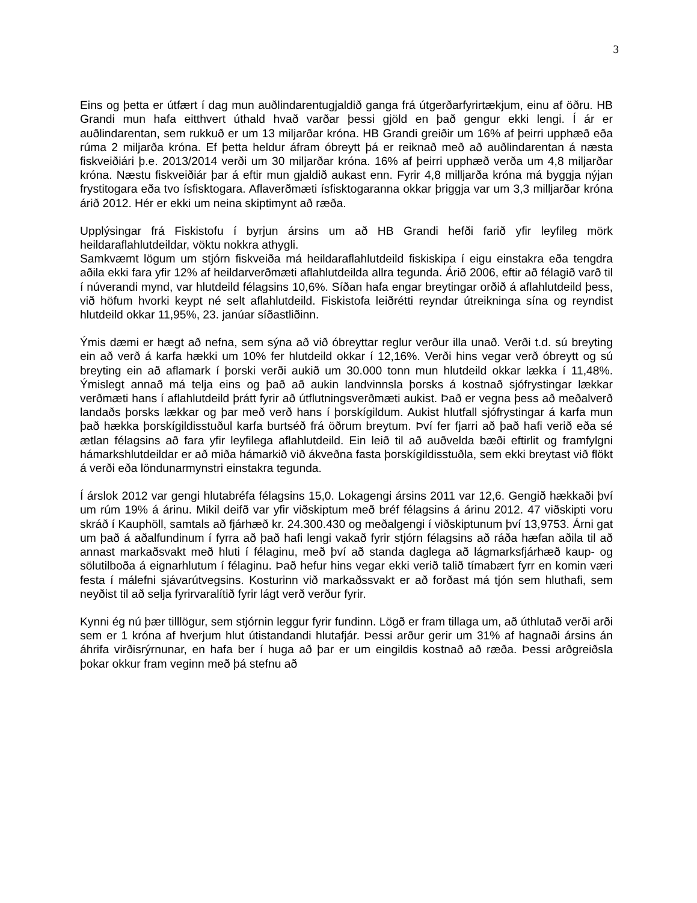3
Eins og þetta er útfært í dag mun auðlindarentugjaldið ganga frá útgerðarfyrirtækjum, einu af öðru. HB Grandi mun hafa eitthvert úthald hvað varðar þessi gjöld en það gengur ekki lengi. Í ár er auðlindarentan, sem rukkuð er um 13 miljarðar króna. HB Grandi greiðir um 16% af þeirri upphæð eða rúma 2 miljarða króna. Ef þetta heldur áfram óbreytt þá er reiknað með að auðlindarentan á næsta fiskveiðiári þ.e. 2013/2014 verði um 30 miljarðar króna. 16% af þeirri upphæð verða um 4,8 miljarðar króna. Næstu fiskveiðiár þar á eftir mun gjaldið aukast enn. Fyrir 4,8 milljarða króna má byggja nýjan frystitogara eða tvo ísfisktogara. Aflaverðmæti ísfisktogaranna okkar þriggja var um 3,3 milljarðar króna árið 2012. Hér er ekki um neina skiptimynt að ræða.
Upplýsingar frá Fiskistofu í byrjun ársins um að HB Grandi hefði farið yfir leyfileg mörk heildaraflahlutdeildar, vöktu nokkra athygli.
Samkvæmt lögum um stjórn fiskveiða má heildaraflahlutdeild fiskiskipa í eigu einstakra eða tengdra aðila ekki fara yfir 12% af heildarverðmæti aflahlutdeilda allra tegunda. Árið 2006, eftir að félagið varð til í núverandi mynd, var hlutdeild félagsins 10,6%. Síðan hafa engar breytingar orðið á aflahlutdeild þess, við höfum hvorki keypt né selt aflahlutdeild. Fiskistofa leiðrétti reyndar útreikninga sína og reyndist hlutdeild okkar 11,95%, 23. janúar síðastliðinn.
Ýmis dæmi er hægt að nefna, sem sýna að við óbreyttar reglur verður illa unað. Verði t.d. sú breyting ein að verð á karfa hækki um 10% fer hlutdeild okkar í 12,16%. Verði hins vegar verð óbreytt og sú breyting ein að aflamark í þorski verði aukið um 30.000 tonn mun hlutdeild okkar lækka í 11,48%. Ýmislegt annað má telja eins og það að aukin landvinnsla þorsks á kostnað sjófrystingar lækkar verðmæti hans í aflahlutdeild þrátt fyrir að útflutningsverðmæti aukist. Það er vegna þess að meðalverð landaðs þorsks lækkar og þar með verð hans í þorskígildum. Aukist hlutfall sjófrystingar á karfa mun það hækka þorskígildisstuðul karfa burtséð frá öðrum breytum. Því fer fjarri að það hafi verið eða sé ætlan félagsins að fara yfir leyfilega aflahlutdeild. Ein leið til að auðvelda bæði eftirlit og framfylgni hámarkshlutdeildar er að miða hámarkið við ákveðna fasta þorskígildisstuðla, sem ekki breytast við flökt á verði eða löndunarmynstri einstakra tegunda.
Í árslok 2012 var gengi hlutabréfa félagsins 15,0. Lokagengi ársins 2011 var 12,6. Gengið hækkaði því um rúm 19% á árinu. Mikil deifð var yfir viðskiptum með bréf félagsins á árinu 2012. 47 viðskipti voru skráð í Kauphöll, samtals að fjárhæð kr. 24.300.430 og meðalgengi í viðskiptunum því 13,9753. Árni gat um það á aðalfundinum í fyrra að það hafi lengi vakað fyrir stjórn félagsins að ráða hæfan aðila til að annast markaðsvakt með hluti í félaginu, með því að standa daglega að lágmarksfjárhæð kaup- og sölutilboða á eignarhlutum í félaginu. Það hefur hins vegar ekki verið talið tímabært fyrr en komin væri festa í málefni sjávarútvegsins. Kosturinn við markaðssvakt er að forðast má tjón sem hluthafi, sem neyðist til að selja fyrirvaralítið fyrir lágt verð verður fyrir.
Kynni ég nú þær tilllögur, sem stjórnin leggur fyrir fundinn. Lögð er fram tillaga um, að úthlutað verði arði sem er 1 króna af hverjum hlut útistandandi hlutafjár. Þessi arður gerir um 31% af hagnaði ársins án áhrifa virðisrýrnunar, en hafa ber í huga að þar er um eingildis kostnað að ræða. Þessi arðgreiðsla þokar okkur fram veginn með þá stefnu að